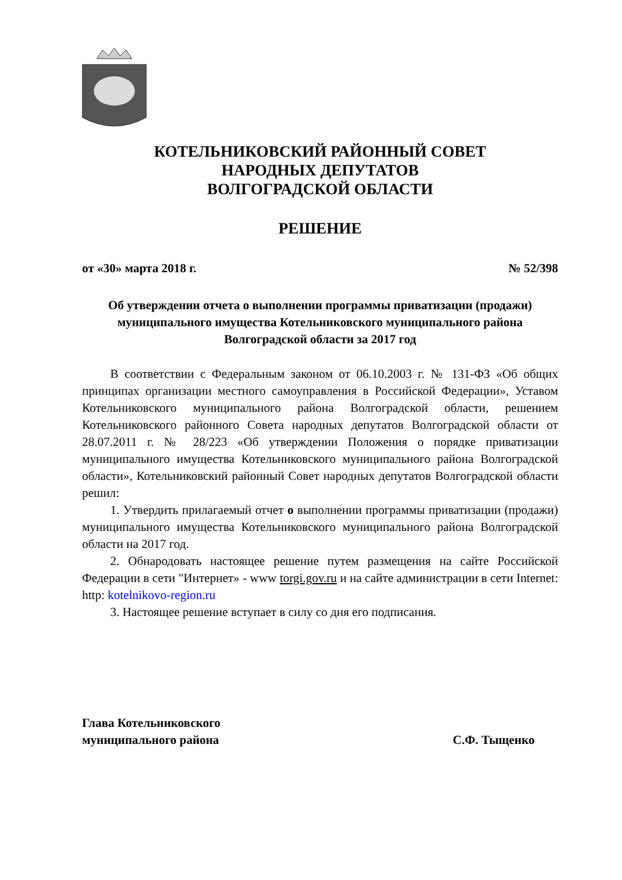КОТЕЛЬНИКОВСКИЙ РАЙОННЫЙ СОВЕТ
НАРОДНЫХ ДЕПУТАТОВ
ВОЛГОГРАДСКОЙ ОБЛАСТИ
РЕШЕНИЕ
от «30» марта 2018 г. № 52/398
Об утверждении отчета о выполнении программы приватизации (продажи) муниципального имущества Котельниковского муниципального района Волгоградской области за 2017 год
В соответствии с Федеральным законом от 06.10.2003 г. № 131-ФЗ «Об общих принципах организации местного самоуправления в Российской Федерации», Уставом Котельниковского муниципального района Волгоградской области, решением Котельниковского районного Совета народных депутатов Волгоградской области от 28.07.2011 г. № 28/223 «Об утверждении Положения о порядке приватизации муниципального имущества Котельниковского муниципального района Волгоградской области», Котельниковский районный Совет народных депутатов Волгоградской области решил:
1. Утвердить прилагаемый отчет о выполнении программы приватизации (продажи) муниципального имущества Котельниковского муниципального района Волгоградской области на 2017 год.
2. Обнародовать настоящее решение путем размещения на сайте Российской Федерации в сети "Интернет» - www torgi.gov.ru и на сайте администрации в сети Internet: http: kotelnikovo-region.ru
3. Настоящее решение вступает в силу со дня его подписания.
Глава Котельниковского
муниципального района С.Ф. Тыщенко